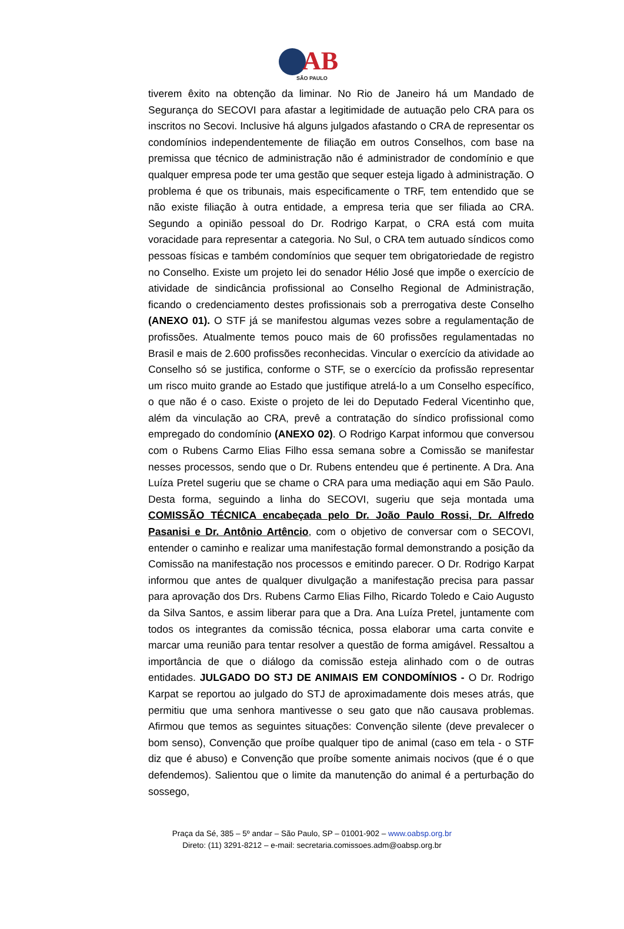AB
SÃO PAULO
tiverem êxito na obtenção da liminar. No Rio de Janeiro há um Mandado de Segurança do SECOVI para afastar a legitimidade de autuação pelo CRA para os inscritos no Secovi. Inclusive há alguns julgados afastando o CRA de representar os condomínios independentemente de filiação em outros Conselhos, com base na premissa que técnico de administração não é administrador de condomínio e que qualquer empresa pode ter uma gestão que sequer esteja ligado à administração. O problema é que os tribunais, mais especificamente o TRF, tem entendido que se não existe filiação à outra entidade, a empresa teria que ser filiada ao CRA. Segundo a opinião pessoal do Dr. Rodrigo Karpat, o CRA está com muita voracidade para representar a categoria. No Sul, o CRA tem autuado síndicos como pessoas físicas e também condomínios que sequer tem obrigatoriedade de registro no Conselho. Existe um projeto lei do senador Hélio José que impõe o exercício de atividade de sindicância profissional ao Conselho Regional de Administração, ficando o credenciamento destes profissionais sob a prerrogativa deste Conselho (ANEXO 01). O STF já se manifestou algumas vezes sobre a regulamentação de profissões. Atualmente temos pouco mais de 60 profissões regulamentadas no Brasil e mais de 2.600 profissões reconhecidas. Vincular o exercício da atividade ao Conselho só se justifica, conforme o STF, se o exercício da profissão representar um risco muito grande ao Estado que justifique atrelá-lo a um Conselho específico, o que não é o caso. Existe o projeto de lei do Deputado Federal Vicentinho que, além da vinculação ao CRA, prevê a contratação do síndico profissional como empregado do condomínio (ANEXO 02). O Rodrigo Karpat informou que conversou com o Rubens Carmo Elias Filho essa semana sobre a Comissão se manifestar nesses processos, sendo que o Dr. Rubens entendeu que é pertinente. A Dra. Ana Luíza Pretel sugeriu que se chame o CRA para uma mediação aqui em São Paulo. Desta forma, seguindo a linha do SECOVI, sugeriu que seja montada uma COMISSÃO TÉCNICA encabeçada pelo Dr. João Paulo Rossi, Dr. Alfredo Pasanisi e Dr. Antônio Artêncio, com o objetivo de conversar com o SECOVI, entender o caminho e realizar uma manifestação formal demonstrando a posição da Comissão na manifestação nos processos e emitindo parecer. O Dr. Rodrigo Karpat informou que antes de qualquer divulgação a manifestação precisa para passar para aprovação dos Drs. Rubens Carmo Elias Filho, Ricardo Toledo e Caio Augusto da Silva Santos, e assim liberar para que a Dra. Ana Luíza Pretel, juntamente com todos os integrantes da comissão técnica, possa elaborar uma carta convite e marcar uma reunião para tentar resolver a questão de forma amigável. Ressaltou a importância de que o diálogo da comissão esteja alinhado com o de outras entidades. JULGADO DO STJ DE ANIMAIS EM CONDOMÍNIOS - O Dr. Rodrigo Karpat se reportou ao julgado do STJ de aproximadamente dois meses atrás, que permitiu que uma senhora mantivesse o seu gato que não causava problemas. Afirmou que temos as seguintes situações: Convenção silente (deve prevalecer o bom senso), Convenção que proíbe qualquer tipo de animal (caso em tela - o STF diz que é abuso) e Convenção que proíbe somente animais nocivos (que é o que defendemos). Salientou que o limite da manutenção do animal é a perturbação do sossego,
Praça da Sé, 385 – 5º andar – São Paulo, SP – 01001-902 – www.oabsp.org.br
Direto: (11) 3291-8212 – e-mail: secretaria.comissoes.adm@oabsp.org.br